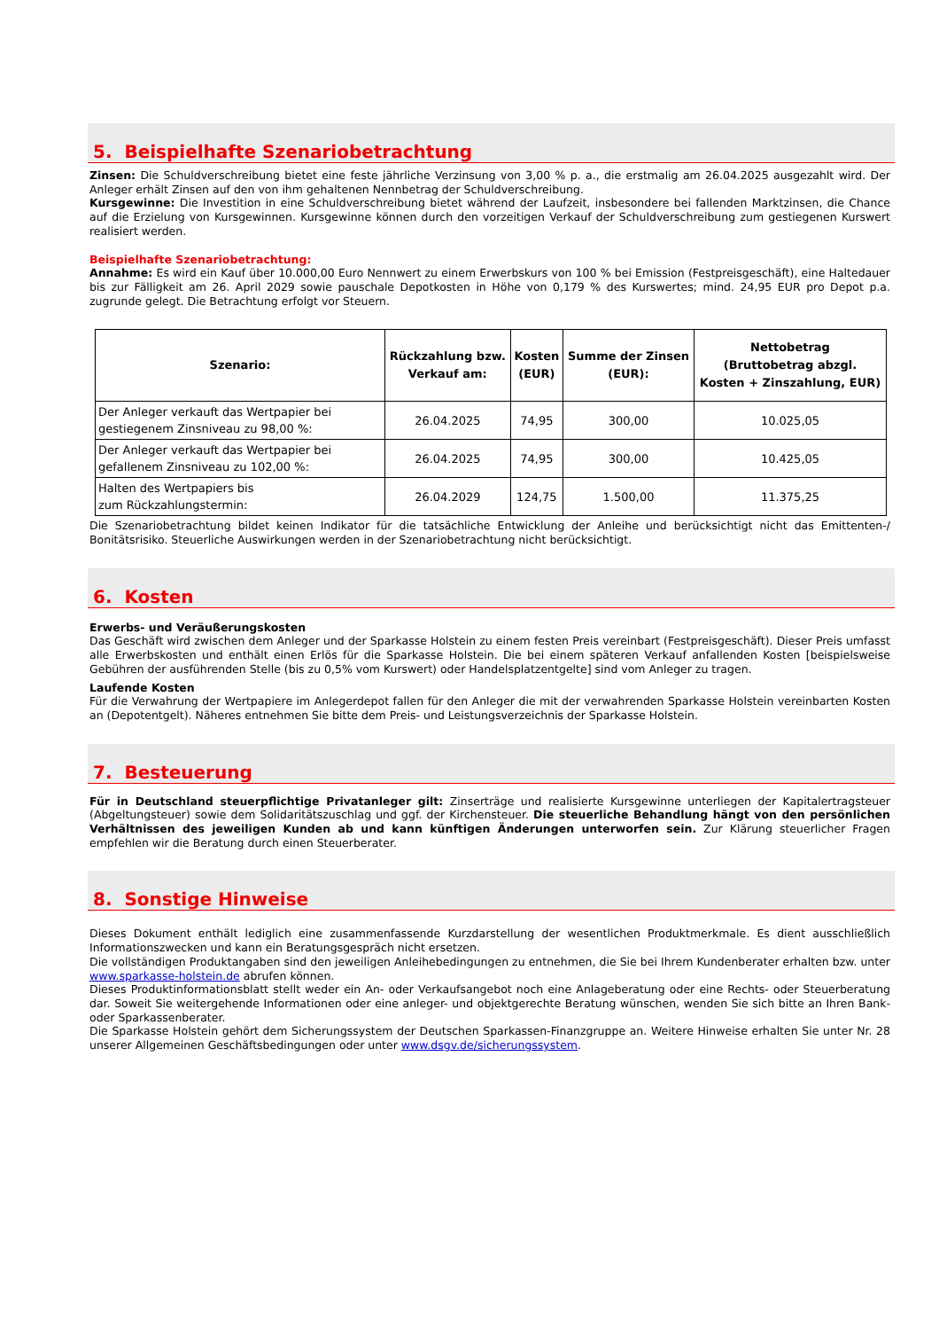5. Beispielhafte Szenariobetrachtung
Zinsen: Die Schuldverschreibung bietet eine feste jährliche Verzinsung von 3,00 % p. a., die erstmalig am 26.04.2025 ausgezahlt wird. Der Anleger erhält Zinsen auf den von ihm gehaltenen Nennbetrag der Schuldverschreibung.
Kursgewinne: Die Investition in eine Schuldverschreibung bietet während der Laufzeit, insbesondere bei fallenden Marktzinsen, die Chance auf die Erzielung von Kursgewinnen. Kursgewinne können durch den vorzeitigen Verkauf der Schuldverschreibung zum gestiegenen Kurswert realisiert werden.
Beispielhafte Szenariobetrachtung:
Annahme: Es wird ein Kauf über 10.000,00 Euro Nennwert zu einem Erwerbskurs von 100 % bei Emission (Festpreisgeschäft), eine Haltedauer bis zur Fälligkeit am 26. April 2029 sowie pauschale Depotkosten in Höhe von 0,179 % des Kurswertes; mind. 24,95 EUR pro Depot p.a. zugrunde gelegt. Die Betrachtung erfolgt vor Steuern.
| Szenario: | Rückzahlung bzw. Verkauf am: | Kosten (EUR) | Summe der Zinsen (EUR): | Nettobetrag (Bruttobetrag abzgl. Kosten + Zinszahlung, EUR) |
| --- | --- | --- | --- | --- |
| Der Anleger verkauft das Wertpapier bei gestiegenem Zinsniveau zu 98,00 %: | 26.04.2025 | 74,95 | 300,00 | 10.025,05 |
| Der Anleger verkauft das Wertpapier bei gefallenem Zinsniveau zu 102,00 %: | 26.04.2025 | 74,95 | 300,00 | 10.425,05 |
| Halten des Wertpapiers bis zum Rückzahlungstermin: | 26.04.2029 | 124,75 | 1.500,00 | 11.375,25 |
Die Szenariobetrachtung bildet keinen Indikator für die tatsächliche Entwicklung der Anleihe und berücksichtigt nicht das Emittenten-/ Bonitätsrisiko. Steuerliche Auswirkungen werden in der Szenariobetrachtung nicht berücksichtigt.
6. Kosten
Erwerbs- und Veräußerungskosten
Das Geschäft wird zwischen dem Anleger und der Sparkasse Holstein zu einem festen Preis vereinbart (Festpreisgeschäft). Dieser Preis umfasst alle Erwerbskosten und enthält einen Erlös für die Sparkasse Holstein. Die bei einem späteren Verkauf anfallenden Kosten [beispielsweise Gebühren der ausführenden Stelle (bis zu 0,5% vom Kurswert) oder Handelsplatzentgelte] sind vom Anleger zu tragen.
Laufende Kosten
Für die Verwahrung der Wertpapiere im Anlegerdepot fallen für den Anleger die mit der verwahrenden Sparkasse Holstein vereinbarten Kosten an (Depotentgelt). Näheres entnehmen Sie bitte dem Preis- und Leistungsverzeichnis der Sparkasse Holstein.
7. Besteuerung
Für in Deutschland steuerpflichtige Privatanleger gilt: Zinserträge und realisierte Kursgewinne unterliegen der Kapitalertragsteuer (Abgeltungsteuer) sowie dem Solidaritätszuschlag und ggf. der Kirchensteuer. Die steuerliche Behandlung hängt von den persönlichen Verhältnissen des jeweiligen Kunden ab und kann künftigen Änderungen unterworfen sein. Zur Klärung steuerlicher Fragen empfehlen wir die Beratung durch einen Steuerberater.
8. Sonstige Hinweise
Dieses Dokument enthält lediglich eine zusammenfassende Kurzdarstellung der wesentlichen Produktmerkmale. Es dient ausschließlich Informationszwecken und kann ein Beratungsgespräch nicht ersetzen.
Die vollständigen Produktangaben sind den jeweiligen Anleihebedingungen zu entnehmen, die Sie bei Ihrem Kundenberater erhalten bzw. unter www.sparkasse-holstein.de abrufen können.
Dieses Produktinformationsblatt stellt weder ein An- oder Verkaufsangebot noch eine Anlageberatung oder eine Rechts- oder Steuerberatung dar. Soweit Sie weitergehende Informationen oder eine anleger- und objektgerechte Beratung wünschen, wenden Sie sich bitte an Ihren Bank- oder Sparkassenberater.
Die Sparkasse Holstein gehört dem Sicherungssystem der Deutschen Sparkassen-Finanzgruppe an. Weitere Hinweise erhalten Sie unter Nr. 28 unserer Allgemeinen Geschäftsbedingungen oder unter www.dsgv.de/sicherungssystem.